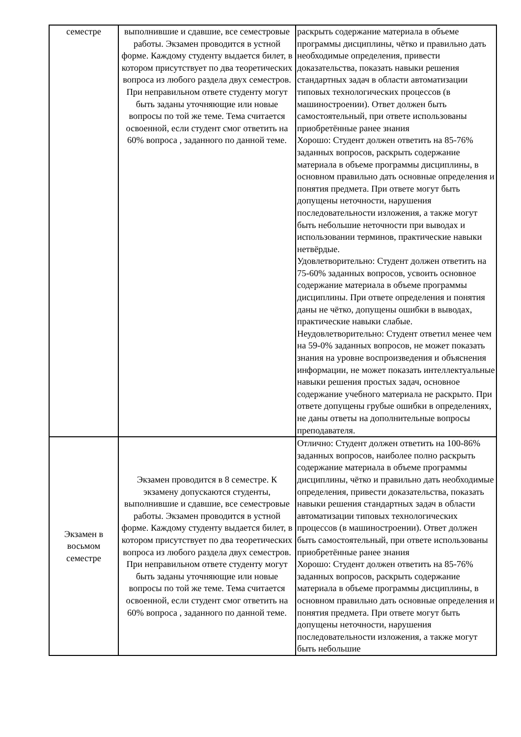| семестре | выполнившие и сдавшие, все семестровые работы. Экзамен проводится в устной форме. Каждому студенту выдается билет, в котором присутствует по два теоретических вопроса из любого раздела двух семестров. При неправильном ответе студенту могут быть заданы уточняющие или новые вопросы по той же теме. Тема считается освоенной, если студент смог ответить на 60% вопроса , заданного по данной теме. | раскрыть содержание материала в объеме программы дисциплины, чётко и правильно дать необходимые определения, привести доказательства, показать навыки решения стандартных задач в области автоматизации типовых технологических процессов (в машиностроении). Ответ должен быть самостоятельный, при ответе использованы приобретённые ранее знания Хорошо: Студент должен ответить на 85-76% заданных вопросов, раскрыть содержание материала в объеме программы дисциплины, в основном правильно дать основные определения и понятия предмета. При ответе могут быть допущены неточности, нарушения последовательности изложения, а также могут быть небольшие неточности при выводах и использовании терминов, практические навыки нетвёрдые. Удовлетворительно: Студент должен ответить на 75-60% заданных вопросов, усвоить основное содержание материала в объеме программы дисциплины. При ответе определения и понятия даны не чётко, допущены ошибки в выводах, практические навыки слабые. Неудовлетворительно: Студент ответил менее чем на 59-0% заданных вопросов, не может показать знания на уровне воспроизведения и объяснения информации, не может показать интеллектуальные навыки решения простых задач, основное содержание учебного материала не раскрыто. При ответе допущены грубые ошибки в определениях, не даны ответы на дополнительные вопросы преподавателя. |
| Экзамен в восьмом семестре | Экзамен проводится в 8 семестре. К экзамену допускаются студенты, выполнившие и сдавшие, все семестровые работы. Экзамен проводится в устной форме. Каждому студенту выдается билет, в котором присутствует по два теоретических вопроса из любого раздела двух семестров. При неправильном ответе студенту могут быть заданы уточняющие или новые вопросы по той же теме. Тема считается освоенной, если студент смог ответить на 60% вопроса , заданного по данной теме. | Отлично: Студент должен ответить на 100-86% заданных вопросов, наиболее полно раскрыть содержание материала в объеме программы дисциплины, чётко и правильно дать необходимые определения, привести доказательства, показать навыки решения стандартных задач в области автоматизации типовых технологических процессов (в машиностроении). Ответ должен быть самостоятельный, при ответе использованы приобретённые ранее знания Хорошо: Студент должен ответить на 85-76% заданных вопросов, раскрыть содержание материала в объеме программы дисциплины, в основном правильно дать основные определения и понятия предмета. При ответе могут быть допущены неточности, нарушения последовательности изложения, а также могут быть небольшие |